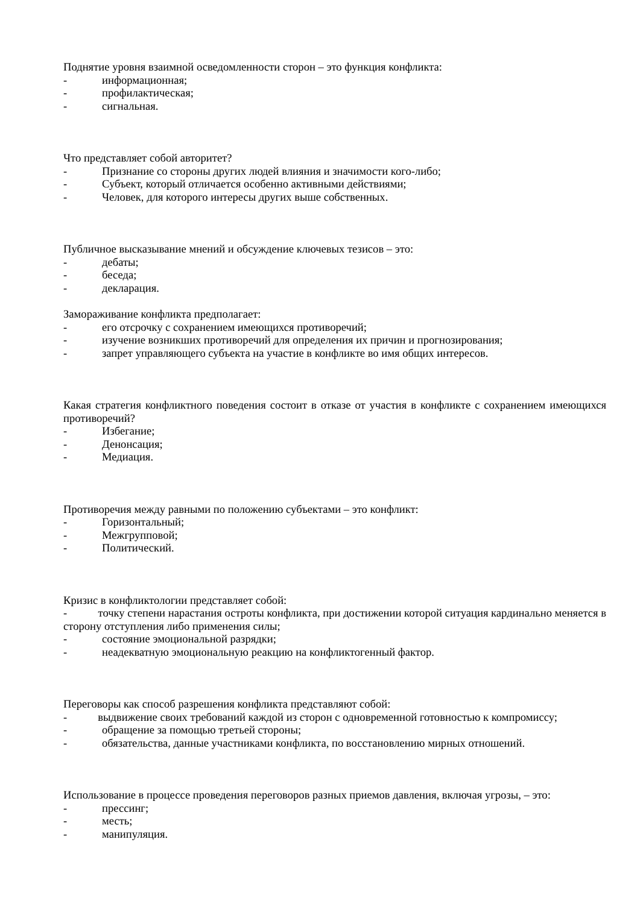Поднятие уровня взаимной осведомленности сторон – это функция конфликта:
- информационная;
- профилактическая;
- сигнальная.
Что представляет собой авторитет?
- Признание со стороны других людей влияния и значимости кого-либо;
- Субъект, который отличается особенно активными действиями;
- Человек, для которого интересы других выше собственных.
Публичное высказывание мнений и обсуждение ключевых тезисов – это:
- дебаты;
- беседа;
- декларация.
Замораживание конфликта предполагает:
- его отсрочку с сохранением имеющихся противоречий;
- изучение возникших противоречий для определения их причин и прогнозирования;
- запрет управляющего субъекта на участие в конфликте во имя общих интересов.
Какая стратегия конфликтного поведения состоит в отказе от участия в конфликте с сохранением имеющихся противоречий?
- Избегание;
- Денонсация;
- Медиация.
Противоречия между равными по положению субъектами – это конфликт:
- Горизонтальный;
- Межгрупповой;
- Политический.
Кризис в конфликтологии представляет собой:
- точку степени нарастания остроты конфликта, при достижении которой ситуация кардинально меняется в сторону отступления либо применения силы;
- состояние эмоциональной разрядки;
- неадекватную эмоциональную реакцию на конфликтогенный фактор.
Переговоры как способ разрешения конфликта представляют собой:
- выдвижение своих требований каждой из сторон с одновременной готовностью к компромиссу;
- обращение за помощью третьей стороны;
- обязательства, данные участниками конфликта, по восстановлению мирных отношений.
Использование в процессе проведения переговоров разных приемов давления, включая угрозы, – это:
- прессинг;
- месть;
- манипуляция.